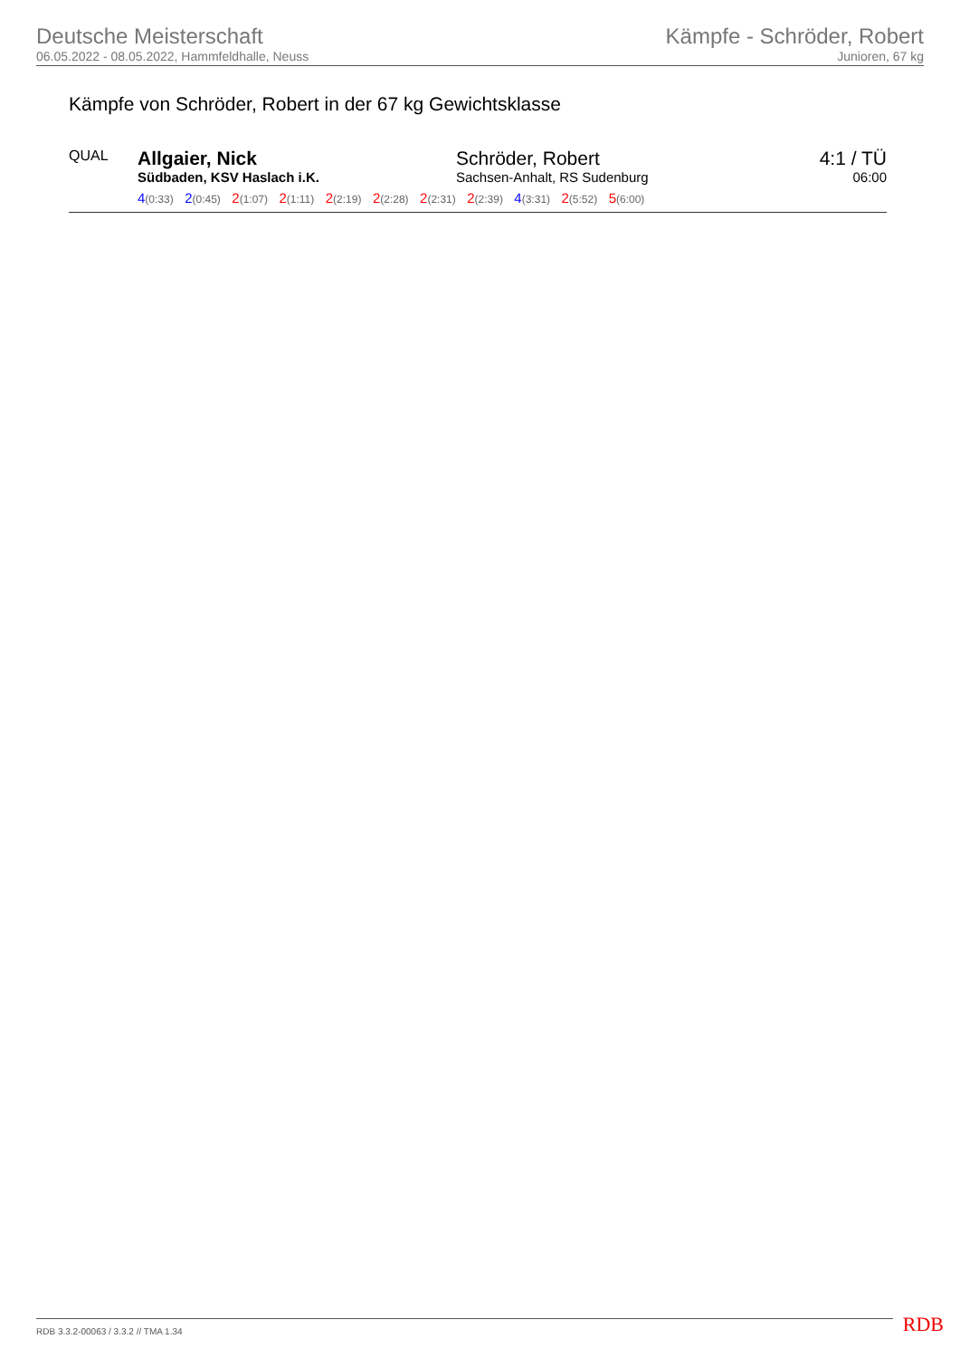Deutsche Meisterschaft
06.05.2022 - 08.05.2022, Hammfeldhalle, Neuss
Kämpfe - Schröder, Robert
Junioren, 67 kg
Kämpfe von Schröder, Robert in der 67 kg Gewichtsklasse
| QUAL | Allgaier, Nick Südbaden, KSV Haslach i.K. | Schröder, Robert Sachsen-Anhalt, RS Sudenburg | 4:1 / TÜ 06:00 |
| | 4 (0:33) 2 (0:45) 2 (1:07) 2 (1:11) 2 (2:19) 2 (2:28) 2 (2:31) 2 (2:39) 4 (3:31) 2 (5:52) 5 (6:00) | | |
RDB 3.3.2-00063 / 3.3.2 // TMA 1.34
RDB